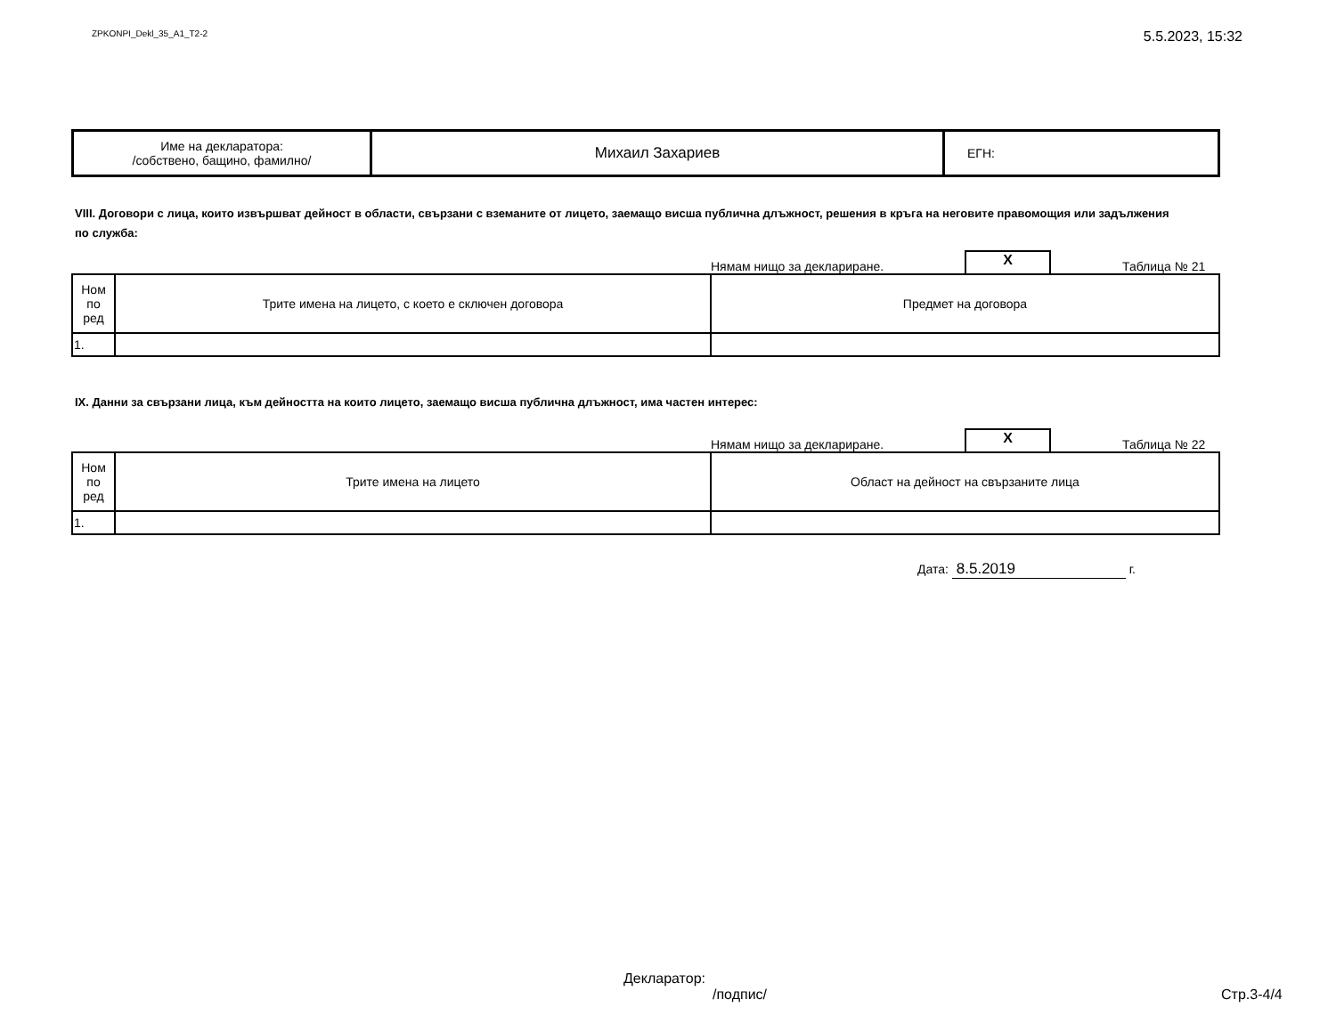ZPKONPI_Dekl_35_A1_T2-2
5.5.2023, 15:32
| Име на декларатора: /собствено, бащино, фамилно/ | Михаил Захариев | ЕГН: |
VIII. Договори с лица, които извършват дейност в области, свързани с вземаните от лицето, заемащо висша публична длъжност, решения в кръга на неговите правомощия или задължения по служба:
Нямам нищо за деклариране.
X
Таблица № 21
| Ном по ред | Трите имена на лицето, с което е сключен договора | Предмет на договора |
| 1. | | |
IX. Данни за свързани лица, към дейността на които лицето, заемащо висша публична длъжност, има частен интерес:
Нямам нищо за деклариране.
X
Таблица № 22
| Ном по ред | Трите имена на лицето | Област на дейност на свързаните лица |
| 1. | | |
Дата: 8.5.2019 г.
Декларатор:
/подпис/ Стр.3-4/4